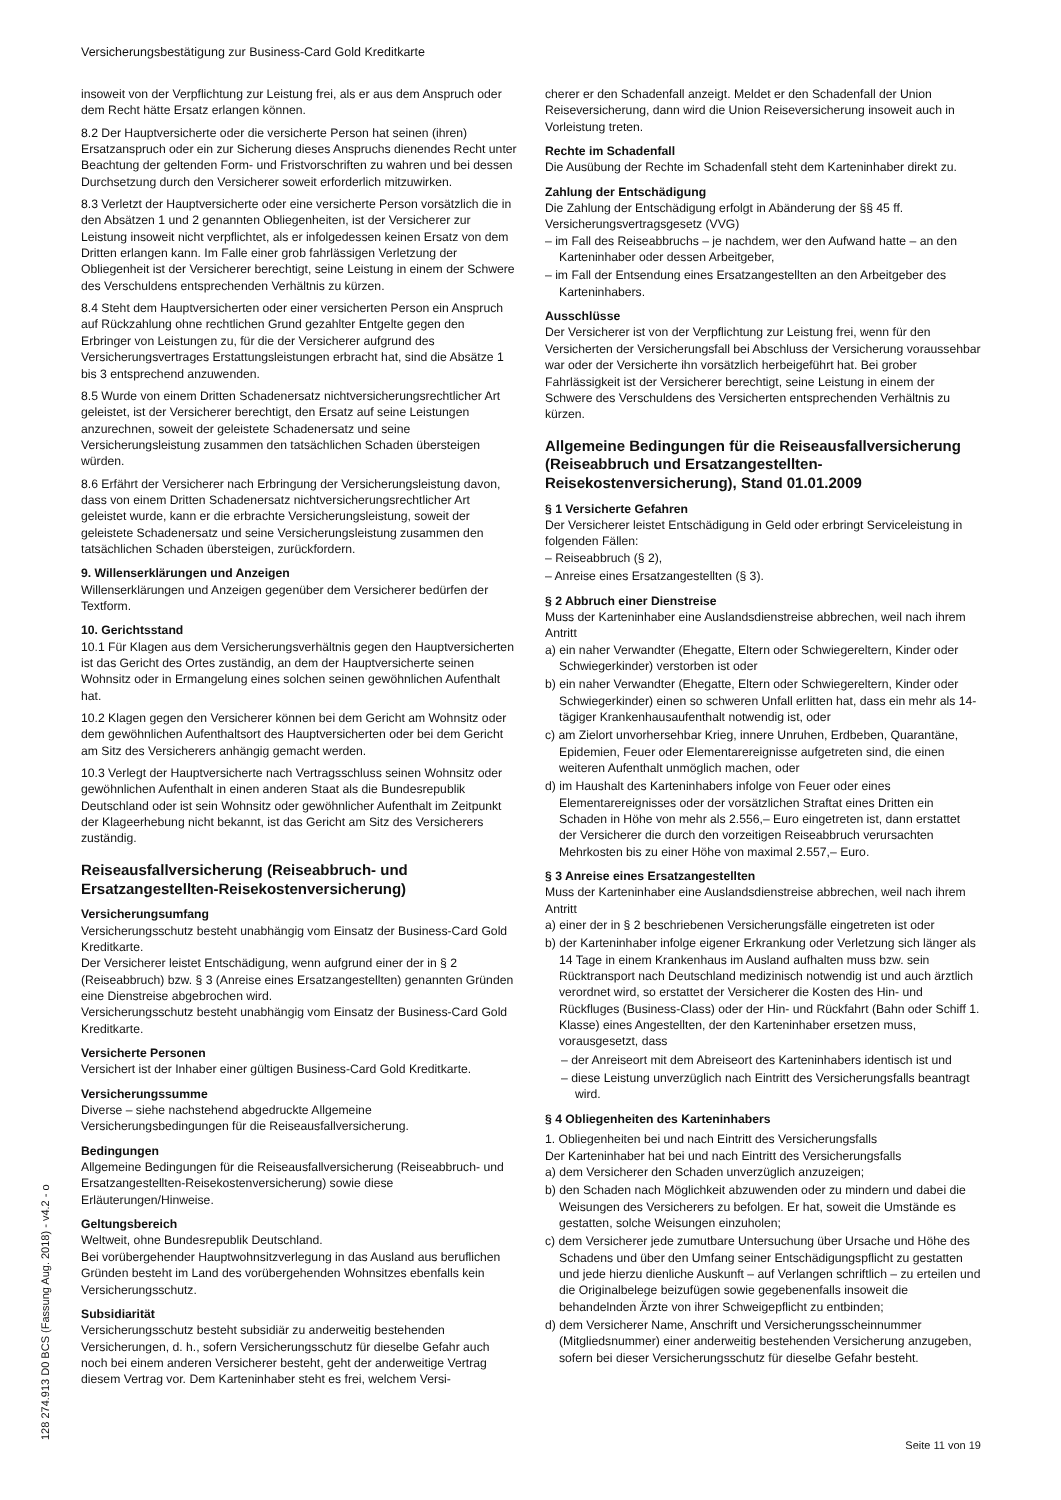Versicherungsbestätigung zur Business-Card Gold Kreditkarte
insoweit von der Verpflichtung zur Leistung frei, als er aus dem Anspruch oder dem Recht hätte Ersatz erlangen können.
8.2 Der Hauptversicherte oder die versicherte Person hat seinen (ihren) Ersatzanspruch oder ein zur Sicherung dieses Anspruchs dienendes Recht unter Beachtung der geltenden Form- und Fristvorschriften zu wahren und bei dessen Durchsetzung durch den Versicherer soweit erforderlich mitzuwirken.
8.3 Verletzt der Hauptversicherte oder eine versicherte Person vorsätzlich die in den Absätzen 1 und 2 genannten Obliegenheiten, ist der Versicherer zur Leistung insoweit nicht verpflichtet, als er infolgedessen keinen Ersatz von dem Dritten erlangen kann. Im Falle einer grob fahrlässigen Verletzung der Obliegenheit ist der Versicherer berechtigt, seine Leistung in einem der Schwere des Verschuldens entsprechenden Verhältnis zu kürzen.
8.4 Steht dem Hauptversicherten oder einer versicherten Person ein Anspruch auf Rückzahlung ohne rechtlichen Grund gezahlter Entgelte gegen den Erbringer von Leistungen zu, für die der Versicherer aufgrund des Versicherungsvertrages Erstattungsleistungen erbracht hat, sind die Absätze 1 bis 3 entsprechend anzuwenden.
8.5 Wurde von einem Dritten Schadenersatz nichtversicherungsrechtlicher Art geleistet, ist der Versicherer berechtigt, den Ersatz auf seine Leistungen anzurechnen, soweit der geleistete Schadenersatz und seine Versicherungsleistung zusammen den tatsächlichen Schaden übersteigen würden.
8.6 Erfährt der Versicherer nach Erbringung der Versicherungsleistung davon, dass von einem Dritten Schadenersatz nichtversicherungsrechtlicher Art geleistet wurde, kann er die erbrachte Versicherungsleistung, soweit der geleistete Schadenersatz und seine Versicherungsleistung zusammen den tatsächlichen Schaden übersteigen, zurückfordern.
9. Willenserklärungen und Anzeigen
Willenserklärungen und Anzeigen gegenüber dem Versicherer bedürfen der Textform.
10. Gerichtsstand
10.1 Für Klagen aus dem Versicherungsverhältnis gegen den Hauptversicherten ist das Gericht des Ortes zuständig, an dem der Hauptversicherte seinen Wohnsitz oder in Ermangelung eines solchen seinen gewöhnlichen Aufenthalt hat.
10.2 Klagen gegen den Versicherer können bei dem Gericht am Wohnsitz oder dem gewöhnlichen Aufenthaltsort des Hauptversicherten oder bei dem Gericht am Sitz des Versicherers anhängig gemacht werden.
10.3 Verlegt der Hauptversicherte nach Vertragsschluss seinen Wohnsitz oder gewöhnlichen Aufenthalt in einen anderen Staat als die Bundesrepublik Deutschland oder ist sein Wohnsitz oder gewöhnlicher Aufenthalt im Zeitpunkt der Klageerhebung nicht bekannt, ist das Gericht am Sitz des Versicherers zuständig.
Reiseausfallversicherung (Reiseabbruch- und Ersatzangestellten-Reisekostenversicherung)
Versicherungsumfang
Versicherungsschutz besteht unabhängig vom Einsatz der Business-Card Gold Kreditkarte.
Der Versicherer leistet Entschädigung, wenn aufgrund einer der in § 2 (Reiseabbruch) bzw. § 3 (Anreise eines Ersatzangestellten) genannten Gründen eine Dienstreise abgebrochen wird.
Versicherungsschutz besteht unabhängig vom Einsatz der Business-Card Gold Kreditkarte.
Versicherte Personen
Versichert ist der Inhaber einer gültigen Business-Card Gold Kreditkarte.
Versicherungssumme
Diverse – siehe nachstehend abgedruckte Allgemeine Versicherungsbedingungen für die Reiseausfallversicherung.
Bedingungen
Allgemeine Bedingungen für die Reiseausfallversicherung (Reiseabbruch- und Ersatzangestellten-Reisekostenversicherung) sowie diese Erläuterungen/Hinweise.
Geltungsbereich
Weltweit, ohne Bundesrepublik Deutschland.
Bei vorübergehender Hauptwohnsitzverlegung in das Ausland aus beruflichen Gründen besteht im Land des vorübergehenden Wohnsitzes ebenfalls kein Versicherungsschutz.
Subsidiarität
Versicherungsschutz besteht subsidiär zu anderweitig bestehenden Versicherungen, d. h., sofern Versicherungsschutz für dieselbe Gefahr auch noch bei einem anderen Versicherer besteht, geht der anderweitige Vertrag diesem Vertrag vor. Dem Karteninhaber steht es frei, welchem Versi-
cherer er den Schadenfall anzeigt. Meldet er den Schadenfall der Union Reiseversicherung, dann wird die Union Reiseversicherung insoweit auch in Vorleistung treten.
Rechte im Schadenfall
Die Ausübung der Rechte im Schadenfall steht dem Karteninhaber direkt zu.
Zahlung der Entschädigung
Die Zahlung der Entschädigung erfolgt in Abänderung der §§ 45 ff. Versicherungsvertragsgesetz (VVG)
– im Fall des Reiseabbruchs – je nachdem, wer den Aufwand hatte – an den Karteninhaber oder dessen Arbeitgeber,
– im Fall der Entsendung eines Ersatzangestellten an den Arbeitgeber des Karteninhabers.
Ausschlüsse
Der Versicherer ist von der Verpflichtung zur Leistung frei, wenn für den Versicherten der Versicherungsfall bei Abschluss der Versicherung voraussehbar war oder der Versicherte ihn vorsätzlich herbeigeführt hat. Bei grober Fahrlässigkeit ist der Versicherer berechtigt, seine Leistung in einem der Schwere des Verschuldens des Versicherten entsprechenden Verhältnis zu kürzen.
Allgemeine Bedingungen für die Reiseausfallversicherung (Reiseabbruch und Ersatzangestellten-Reisekostenversicherung), Stand 01.01.2009
§ 1 Versicherte Gefahren
Der Versicherer leistet Entschädigung in Geld oder erbringt Serviceleistung in folgenden Fällen:
– Reiseabbruch (§ 2),
– Anreise eines Ersatzangestellten (§ 3).
§ 2 Abbruch einer Dienstreise
Muss der Karteninhaber eine Auslandsdienstreise abbrechen, weil nach ihrem Antritt
a) ein naher Verwandter (Ehegatte, Eltern oder Schwiegereltern, Kinder oder Schwiegerkinder) verstorben ist oder
b) ein naher Verwandter (Ehegatte, Eltern oder Schwiegereltern, Kinder oder Schwiegerkinder) einen so schweren Unfall erlitten hat, dass ein mehr als 14-tägiger Krankenhausaufenthalt notwendig ist, oder
c) am Zielort unvorhersehbar Krieg, innere Unruhen, Erdbeben, Quarantäne, Epidemien, Feuer oder Elementarereignisse aufgetreten sind, die einen weiteren Aufenthalt unmöglich machen, oder
d) im Haushalt des Karteninhabers infolge von Feuer oder eines Elementarereignisses oder der vorsätzlichen Straftat eines Dritten ein Schaden in Höhe von mehr als 2.556,– Euro eingetreten ist, dann erstattet der Versicherer die durch den vorzeitigen Reiseabbruch verursachten Mehrkosten bis zu einer Höhe von maximal 2.557,– Euro.
§ 3 Anreise eines Ersatzangestellten
Muss der Karteninhaber eine Auslandsdienstreise abbrechen, weil nach ihrem Antritt
a) einer der in § 2 beschriebenen Versicherungsfälle eingetreten ist oder
b) der Karteninhaber infolge eigener Erkrankung oder Verletzung sich länger als 14 Tage in einem Krankenhaus im Ausland aufhalten muss bzw. sein Rücktransport nach Deutschland medizinisch notwendig ist und auch ärztlich verordnet wird, so erstattet der Versicherer die Kosten des Hin- und Rückfluges (Business-Class) oder der Hin- und Rückfahrt (Bahn oder Schiff 1. Klasse) eines Angestellten, der den Karteninhaber ersetzen muss, vorausgesetzt, dass
– der Anreiseort mit dem Abreiseort des Karteninhabers identisch ist und
– diese Leistung unverzüglich nach Eintritt des Versicherungsfalls beantragt wird.
§ 4 Obliegenheiten des Karteninhabers
1. Obliegenheiten bei und nach Eintritt des Versicherungsfalls
Der Karteninhaber hat bei und nach Eintritt des Versicherungsfalls
a) dem Versicherer den Schaden unverzüglich anzuzeigen;
b) den Schaden nach Möglichkeit abzuwenden oder zu mindern und dabei die Weisungen des Versicherers zu befolgen. Er hat, soweit die Umstände es gestatten, solche Weisungen einzuholen;
c) dem Versicherer jede zumutbare Untersuchung über Ursache und Höhe des Schadens und über den Umfang seiner Entschädigungspflicht zu gestatten und jede hierzu dienliche Auskunft – auf Verlangen schriftlich – zu erteilen und die Originalbelege beizufügen sowie gegebenenfalls insoweit die behandelnden Ärzte von ihrer Schweigepflicht zu entbinden;
d) dem Versicherer Name, Anschrift und Versicherungsscheinnummer (Mitgliedsnummer) einer anderweitig bestehenden Versicherung anzugeben, sofern bei dieser Versicherungsschutz für dieselbe Gefahr besteht.
Seite 11 von 19 128 274.913 D0 BCS (Fassung Aug. 2018) - v4.2 - o